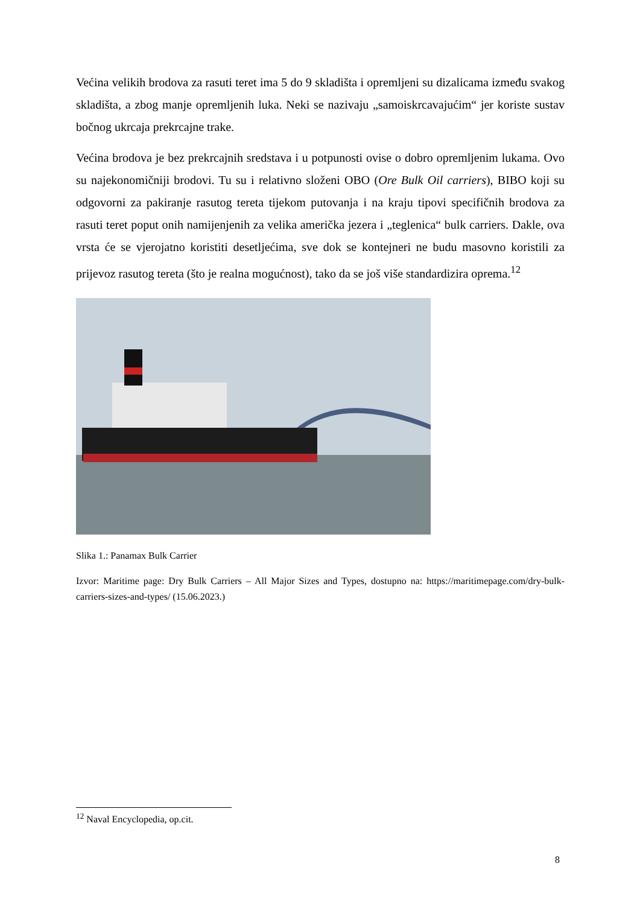Većina velikih brodova za rasuti teret ima 5 do 9 skladišta i opremljeni su dizalicama između svakog skladišta, a zbog manje opremljenih luka. Neki se nazivaju „samoiskrcavajućim“ jer koriste sustav bočnog ukrcaja prekrcajne trake.
Većina brodova je bez prekrcajnih sredstava i u potpunosti ovise o dobro opremljenim lukama. Ovo su najekonomičniji brodovi. Tu su i relativno složeni OBO (Ore Bulk Oil carriers), BIBO koji su odgovorni za pakiranje rasutog tereta tijekom putovanja i na kraju tipovi specifičnih brodova za rasuti teret poput onih namijenjenih za velika američka jezera i „teglenica“ bulk carriers. Dakle, ova vrsta će se vjerojatno koristiti desetljećima, sve dok se kontejneri ne budu masovno koristili za prijevoz rasutog tereta (što je realna mogućnost), tako da se još više standardizira oprema.<sup>12</sup>
Slika 1.: Panamax Bulk Carrier
Izvor: Maritime page: Dry Bulk Carriers – All Major Sizes and Types, dostupno na: https://maritimepage.com/dry-bulk-carriers-sizes-and-types/ (15.06.2023.)
<sup>12</sup> Naval Encyclopedia, op.cit.
8